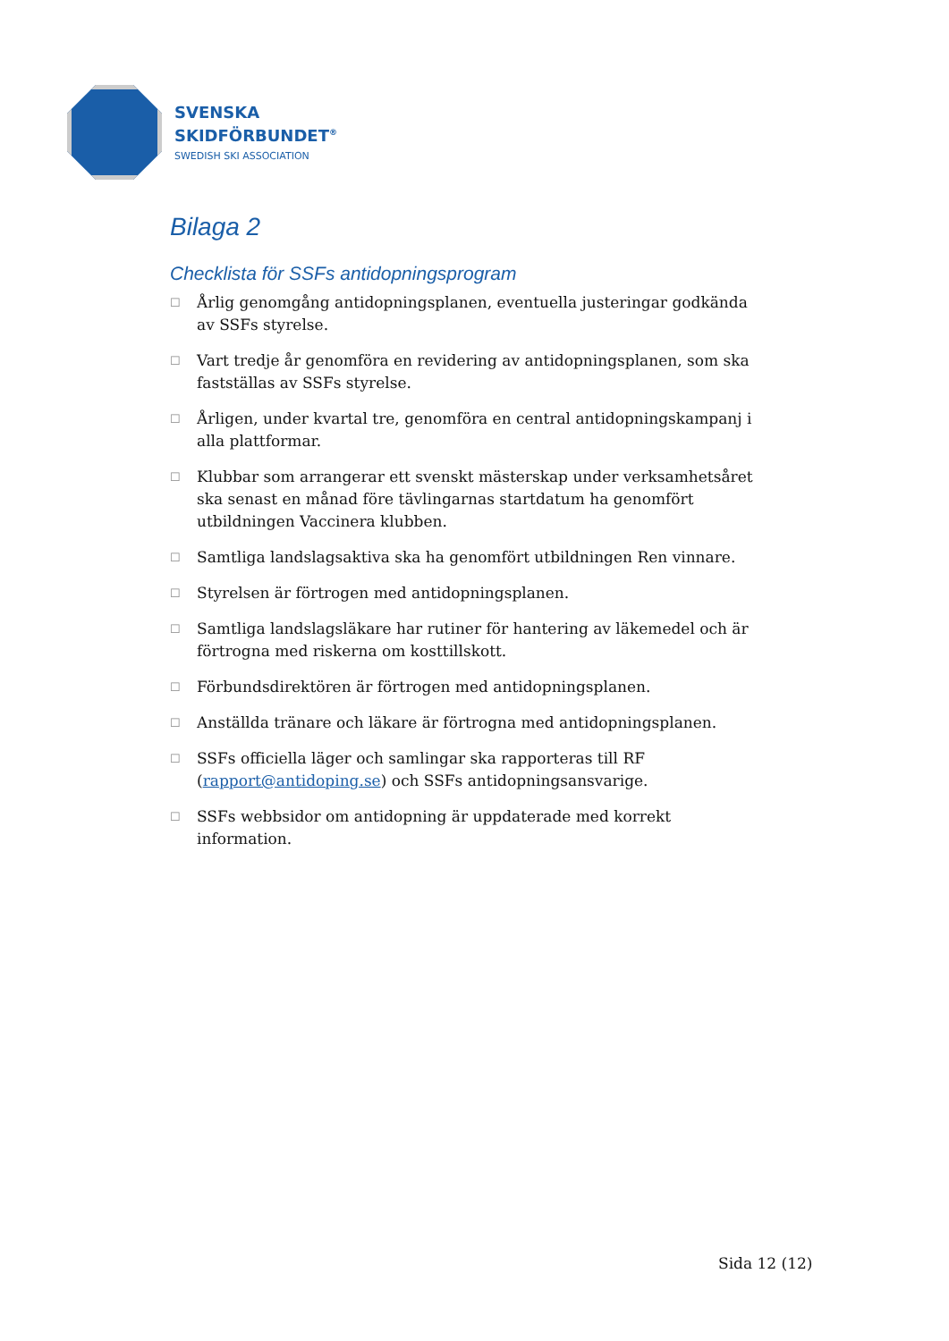SVENSKA
SKIDFÖRBUNDET<sup>®</sup>
SWEDISH SKI ASSOCIATION
Bilaga 2
Checklista för SSFs antidopningsprogram
☐ Årlig genomgång antidopningsplanen, eventuella justeringar godkända av SSFs styrelse.
☐ Vart tredje år genomföra en revidering av antidopningsplanen, som ska fastställas av SSFs styrelse.
☐ Årligen, under kvartal tre, genomföra en central antidopningskampanj i alla plattformar.
☐ Klubbar som arrangerar ett svenskt mästerskap under verksamhetsåret ska senast en månad före tävlingarnas startdatum ha genomfört utbildningen Vaccinera klubben.
☐ Samtliga landslagsaktiva ska ha genomfört utbildningen Ren vinnare.
☐ Styrelsen är förtrogen med antidopningsplanen.
☐ Samtliga landslagsläkare har rutiner för hantering av läkemedel och är förtrogna med riskerna om kosttillskott.
☐ Förbundsdirektören är förtrogen med antidopningsplanen.
☐ Anställda tränare och läkare är förtrogna med antidopningsplanen.
☐ SSFs officiella läger och samlingar ska rapporteras till RF (rapport@antidoping.se) och SSFs antidopningsansvarige.
☐ SSFs webbsidor om antidopning är uppdaterade med korrekt information.
Sida 12 (12)